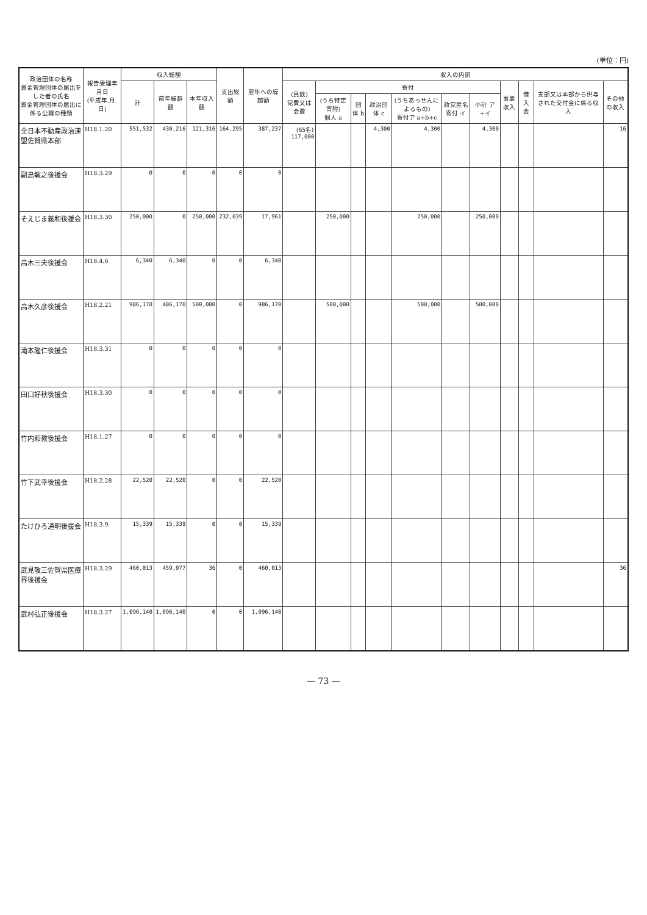(単位：円)
| 政治団体の名称 資金管理団体の届出をした者の氏名 資金管理団体の届出に係る公職の種類 | 報告受理年月日 (平成年.月.日) | 収入総額 | | | 支出総額 | 翌年への繰越額 | 収入の内訳 | | | | | | | | | | |
| --- | --- | --- | --- | --- | --- | --- | --- | --- | --- | --- | --- | --- | --- | --- | --- | --- | --- |
| | | 計 | 前年繰越額 | 本年収入額 | | | (員数) 党費又は会費 | 寄付 | | | | | | 事業収入 | 借入金 | 支部又は本部から供与された交付金に係る収入 | その他の収入 |
| | | | | | | | | (うち特定寄附) 個人 a | 団体 b | 政治団体 c | (うちあっせんによるもの) 寄付ア a+b+c | 政党匿名寄付 イ | 小計 ア+イ | | | | |
| 全日本不動産政治連盟佐賀県本部 | H18.1.20 | 551,532 | 430,216 | 121,316 | 164,295 | 387,237 | (65名) 117,000 | | | 4,300 | 4,300 | | 4,300 | | | | 16 |
| 副島敏之後援会 | H18.3.29 | 0 | 0 | 0 | 0 | 0 | | | | | | | | | | | |
| そえじま義和後援会 | H18.3.30 | 250,000 | 0 | 250,000 | 232,039 | 17,961 | | 250,000 | | | 250,000 | | 250,000 | | | | |
| 高木三夫後援会 | H18.4.6 | 6,340 | 6,340 | 0 | 0 | 6,340 | | | | | | | | | | | |
| 高木久彦後援会 | H18.2.21 | 986,170 | 486,170 | 500,000 | 0 | 986,170 | | 500,000 | | | 500,000 | | 500,000 | | | | |
| 滝本隆仁後援会 | H18.3.31 | 0 | 0 | 0 | 0 | 0 | | | | | | | | | | | |
| 田口好秋後援会 | H18.3.30 | 0 | 0 | 0 | 0 | 0 | | | | | | | | | | | |
| 竹内和教後援会 | H18.1.27 | 0 | 0 | 0 | 0 | 0 | | | | | | | | | | | |
| 竹下武幸後援会 | H18.2.28 | 22,520 | 22,520 | 0 | 0 | 22,520 | | | | | | | | | | | |
| たけひろ通明後援会 | H18.3.9 | 15,339 | 15,339 | 0 | 0 | 15,339 | | | | | | | | | | | |
| 武見敬三佐賀県医療界後援会 | H18.3.29 | 460,013 | 459,977 | 36 | 0 | 460,013 | | | | | | | | | | | 36 |
| 武村弘正後援会 | H18.3.27 | 1,096,140 | 1,096,140 | 0 | 0 | 1,096,140 | | | | | | | | | | | |
— 73 —